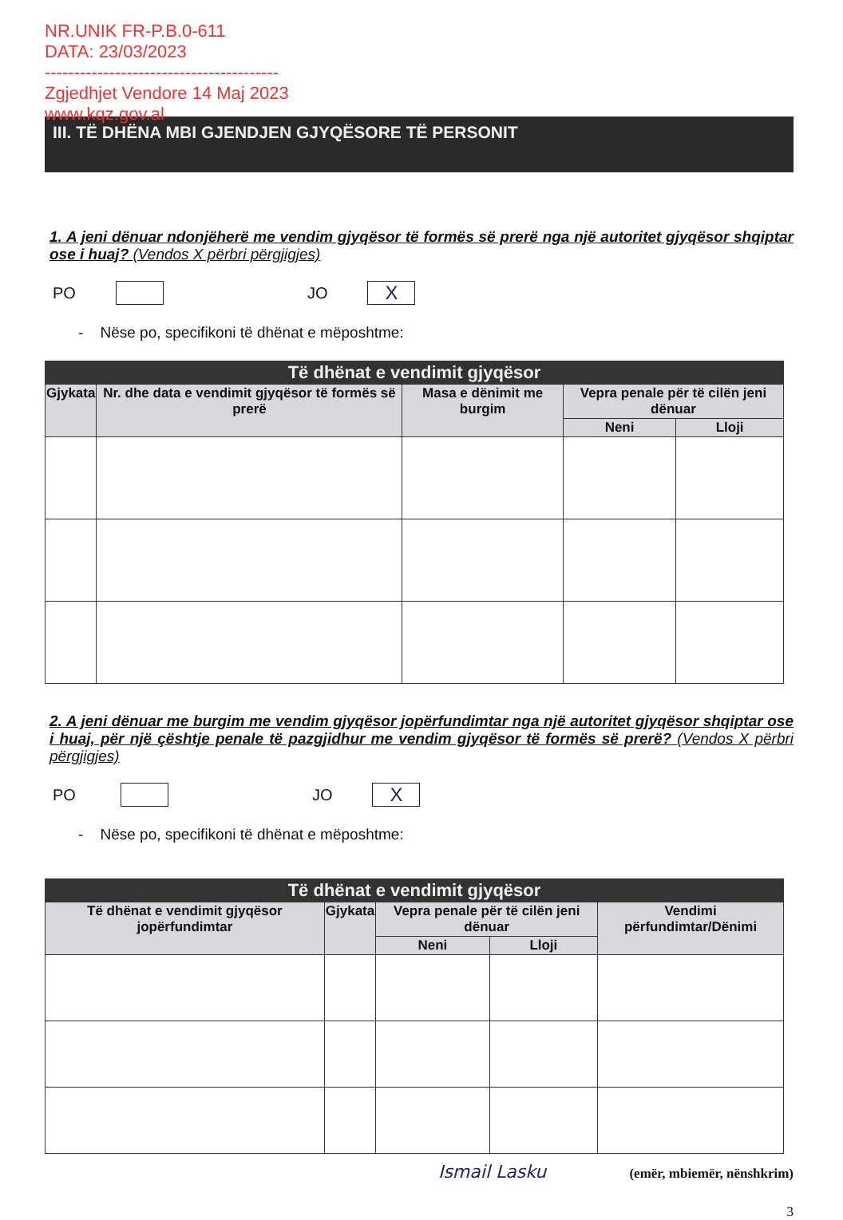NR.UNIK FR-P.B.0-611
DATA: 23/03/2023
----------------------------------------
Zgjedhjet Vendore 14 Maj 2023
www.kqz.gov.al
III. TË DHËNA MBI GJENDJEN GJYQËSORE TË PERSONIT
1. A jeni dënuar ndonjëherë me vendim gjyqësor të formës së prerë nga një autoritet gjyqësor shqiptar ose i huaj? (Vendos X përbri përgjigjes)
PO JO X
- Nëse po, specifikoni të dhënat e mëposhtme:
| Të dhënat e vendimit gjyqësor | | | | |
| --- | --- | --- | --- | --- |
| Gjykata | Nr. dhe data e vendimit gjyqësor të formës së prerë | Masa e dënimit me burgim | Vepra penale për të cilën jeni dënuar | |
| | | | Neni | Lloji |
2. A jeni dënuar me burgim me vendim gjyqësor jopërfundimtar nga një autoritet gjyqësor shqiptar ose i huaj, për një çështje penale të pazgjidhur me vendim gjyqësor të formës së prerë? (Vendos X përbri përgjigjes)
PO JO X
- Nëse po, specifikoni të dhënat e mëposhtme:
| Të dhënat e vendimit gjyqësor | | | | |
| --- | --- | --- | --- | --- |
| Të dhënat e vendimit gjyqësor jopërfundimtar | Gjykata | Vepra penale për të cilën jeni dënuar | | Vendimi përfundimtar/Dënimi |
| | | Neni | Lloji | |
Ismail Lasku (emër, mbiemër, nënshkrim)
3